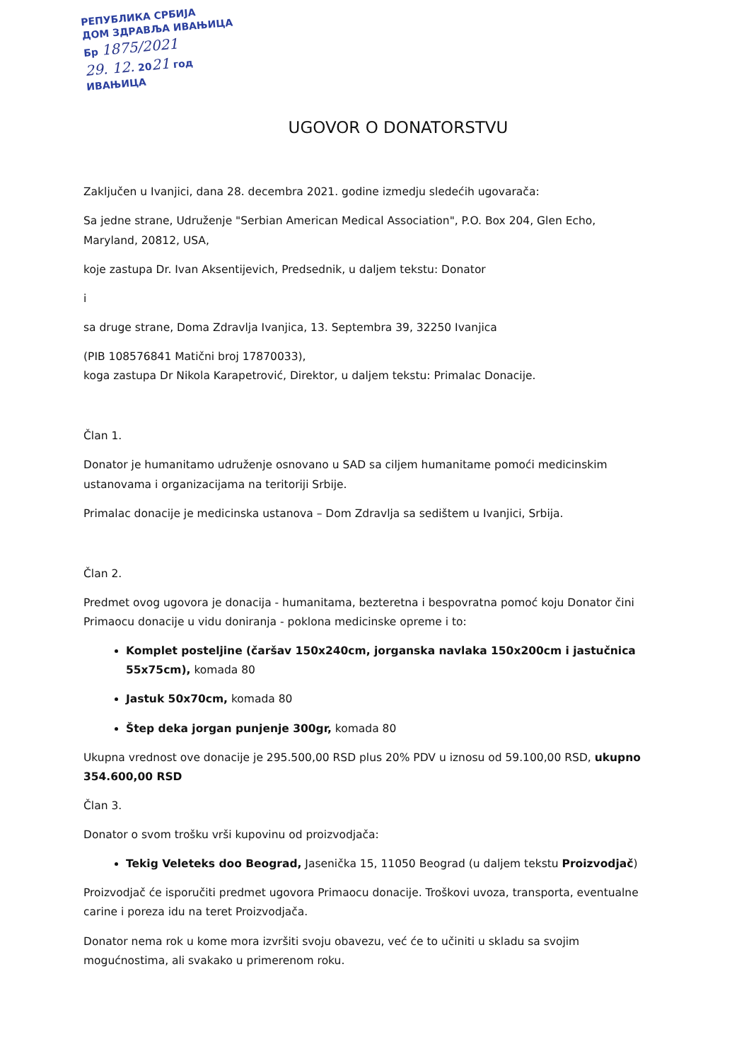РЕПУБЛИКА СРБИЈА
ДОМ ЗДРАВЉА ИВАЊИЦА
Бр 1875/2021
29. 12. 2021 год
ИВАЊИЦА
UGOVOR O DONATORSTVU
Zaključen u Ivanjici, dana 28. decembra 2021. godine izmedju sledećih ugovarača:
Sa jedne strane, Udruženje "Serbian American Medical Association", P.O. Box 204, Glen Echo, Maryland, 20812, USA,
koje zastupa Dr. Ivan Aksentijevich, Predsednik, u daljem tekstu: Donator
i
sa druge strane, Doma Zdravlja Ivanjica, 13. Septembra 39, 32250 Ivanjica
(PIB 108576841 Matični broj 17870033),
koga zastupa Dr Nikola Karapetrović, Direktor, u daljem tekstu: Primalac Donacije.
Član 1.
Donator je humanitamo udruženje osnovano u SAD sa ciljem humanitame pomoći medicinskim ustanovama i organizacijama na teritoriji Srbije.
Primalac donacije je medicinska ustanova – Dom Zdravlja sa sedištem u Ivanjici, Srbija.
Član 2.
Predmet ovog ugovora je donacija - humanitama, bezteretna i bespovratna pomoć koju Donator čini Primaocu donacije u vidu doniranja - poklona medicinske opreme i to:
Komplet posteljine (čaršav 150x240cm, jorganska navlaka 150x200cm i jastučnica 55x75cm), komada 80
Jastuk 50x70cm, komada 80
Štep deka jorgan punjenje 300gr, komada 80
Ukupna vrednost ove donacije je 295.500,00 RSD plus 20% PDV u iznosu od 59.100,00 RSD, ukupno 354.600,00 RSD
Član 3.
Donator o svom trošku vrši kupovinu od proizvodjača:
Tekig Veleteks doo Beograd, Jasenička 15, 11050 Beograd (u daljem tekstu Proizvodjač)
Proizvodjač će isporučiti predmet ugovora Primaocu donacije. Troškovi uvoza, transporta, eventualne carine i poreza idu na teret Proizvodjača.
Donator nema rok u kome mora izvršiti svoju obavezu, već će to učiniti u skladu sa svojim mogućnostima, ali svakako u primerenom roku.